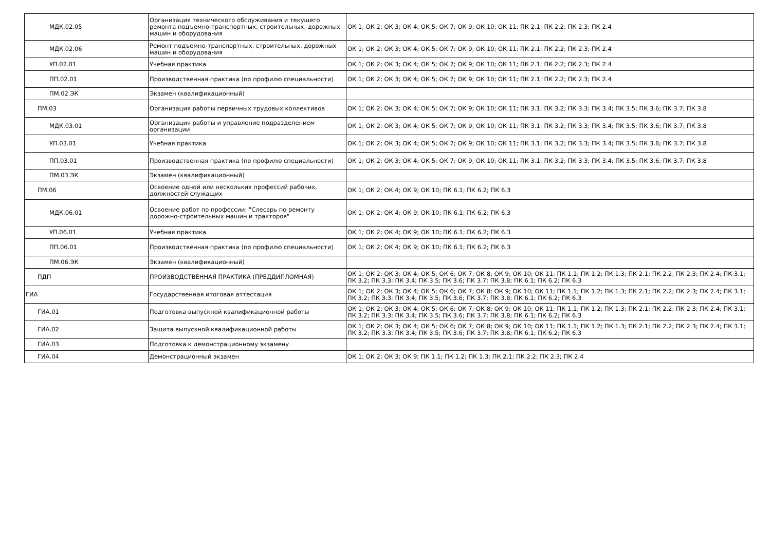| МДК.02.05 | Организация технического обслуживания и текущего ремонта подъемно-транспортных, строительных, дорожных машин и оборудования | ОК 1; ОК 2; ОК 3; ОК 4; ОК 5; ОК 7; ОК 9; ОК 10; ОК 11; ПК 2.1; ПК 2.2; ПК 2.3; ПК 2.4 |
| МДК.02.06 | Ремонт подъемно-транспортных, строительных, дорожных машин и оборудования | ОК 1; ОК 2; ОК 3; ОК 4; ОК 5; ОК 7; ОК 9; ОК 10; ОК 11; ПК 2.1; ПК 2.2; ПК 2.3; ПК 2.4 |
| УП.02.01 | Учебная практика | ОК 1; ОК 2; ОК 3; ОК 4; ОК 5; ОК 7; ОК 9; ОК 10; ОК 11; ПК 2.1; ПК 2.2; ПК 2.3; ПК 2.4 |
| ПП.02.01 | Производственная практика (по профилю специальности) | ОК 1; ОК 2; ОК 3; ОК 4; ОК 5; ОК 7; ОК 9; ОК 10; ОК 11; ПК 2.1; ПК 2.2; ПК 2.3; ПК 2.4 |
| ПМ.02.ЭК | Экзамен (квалификационный) | |
| ПМ.03 | Организация работы первичных трудовых коллективов | ОК 1; ОК 2; ОК 3; ОК 4; ОК 5; ОК 7; ОК 9; ОК 10; ОК 11; ПК 3.1; ПК 3.2; ПК 3.3; ПК 3.4; ПК 3.5; ПК 3.6; ПК 3.7; ПК 3.8 |
| МДК.03.01 | Организация работы и управление подразделением организации | ОК 1; ОК 2; ОК 3; ОК 4; ОК 5; ОК 7; ОК 9; ОК 10; ОК 11; ПК 3.1; ПК 3.2; ПК 3.3; ПК 3.4; ПК 3.5; ПК 3.6; ПК 3.7; ПК 3.8 |
| УП.03.01 | Учебная практика | ОК 1; ОК 2; ОК 3; ОК 4; ОК 5; ОК 7; ОК 9; ОК 10; ОК 11; ПК 3.1; ПК 3.2; ПК 3.3; ПК 3.4; ПК 3.5; ПК 3.6; ПК 3.7; ПК 3.8 |
| ПП.03.01 | Производственная практика (по профилю специальности) | ОК 1; ОК 2; ОК 3; ОК 4; ОК 5; ОК 7; ОК 9; ОК 10; ОК 11; ПК 3.1; ПК 3.2; ПК 3.3; ПК 3.4; ПК 3.5; ПК 3.6; ПК 3.7; ПК 3.8 |
| ПМ.03.ЭК | Экзамен (квалификационный) | |
| ПМ.06 | Освоение одной или нескольких профессий рабочих, должностей служащих | ОК 1; ОК 2; ОК 4; ОК 9; ОК 10; ПК 6.1; ПК 6.2; ПК 6.3 |
| МДК.06.01 | Освоение работ по профессии: "Слесарь по ремонту дорожно-строительных машин и тракторов" | ОК 1; ОК 2; ОК 4; ОК 9; ОК 10; ПК 6.1; ПК 6.2; ПК 6.3 |
| УП.06.01 | Учебная практика | ОК 1; ОК 2; ОК 4; ОК 9; ОК 10; ПК 6.1; ПК 6.2; ПК 6.3 |
| ПП.06.01 | Производственная практика (по профилю специальности) | ОК 1; ОК 2; ОК 4; ОК 9; ОК 10; ПК 6.1; ПК 6.2; ПК 6.3 |
| ПМ.06.ЭК | Экзамен (квалификационный) | |
| ПДП | ПРОИЗВОДСТВЕННАЯ ПРАКТИКА (ПРЕДДИПЛОМНАЯ) | ОК 1; ОК 2; ОК 3; ОК 4; ОК 5; ОК 6; ОК 7; ОК 8; ОК 9; ОК 10; ОК 11; ПК 1.1; ПК 1.2; ПК 1.3; ПК 2.1; ПК 2.2; ПК 2.3; ПК 2.4; ПК 3.1; ПК 3.2; ПК 3.3; ПК 3.4; ПК 3.5; ПК 3.6; ПК 3.7; ПК 3.8; ПК 6.1; ПК 6.2; ПК 6.3 |
| ГИА | Государственная итоговая аттестация | ОК 1; ОК 2; ОК 3; ОК 4; ОК 5; ОК 6; ОК 7; ОК 8; ОК 9; ОК 10; ОК 11; ПК 1.1; ПК 1.2; ПК 1.3; ПК 2.1; ПК 2.2; ПК 2.3; ПК 2.4; ПК 3.1; ПК 3.2; ПК 3.3; ПК 3.4; ПК 3.5; ПК 3.6; ПК 3.7; ПК 3.8; ПК 6.1; ПК 6.2; ПК 6.3 |
| ГИА.01 | Подготовка выпускной квалификационной работы | ОК 1; ОК 2; ОК 3; ОК 4; ОК 5; ОК 6; ОК 7; ОК 8; ОК 9; ОК 10; ОК 11; ПК 1.1; ПК 1.2; ПК 1.3; ПК 2.1; ПК 2.2; ПК 2.3; ПК 2.4; ПК 3.1; ПК 3.2; ПК 3.3; ПК 3.4; ПК 3.5; ПК 3.6; ПК 3.7; ПК 3.8; ПК 6.1; ПК 6.2; ПК 6.3 |
| ГИА.02 | Защита выпускной квалификационной работы | ОК 1; ОК 2; ОК 3; ОК 4; ОК 5; ОК 6; ОК 7; ОК 8; ОК 9; ОК 10; ОК 11; ПК 1.1; ПК 1.2; ПК 1.3; ПК 2.1; ПК 2.2; ПК 2.3; ПК 2.4; ПК 3.1; ПК 3.2; ПК 3.3; ПК 3.4; ПК 3.5; ПК 3.6; ПК 3.7; ПК 3.8; ПК 6.1; ПК 6.2; ПК 6.3 |
| ГИА.03 | Подготовка к демонстрационному экзамену | |
| ГИА.04 | Демонстрационный экзамен | ОК 1; ОК 2; ОК 3; ОК 9; ПК 1.1; ПК 1.2; ПК 1.3; ПК 2.1; ПК 2.2; ПК 2.3; ПК 2.4 |